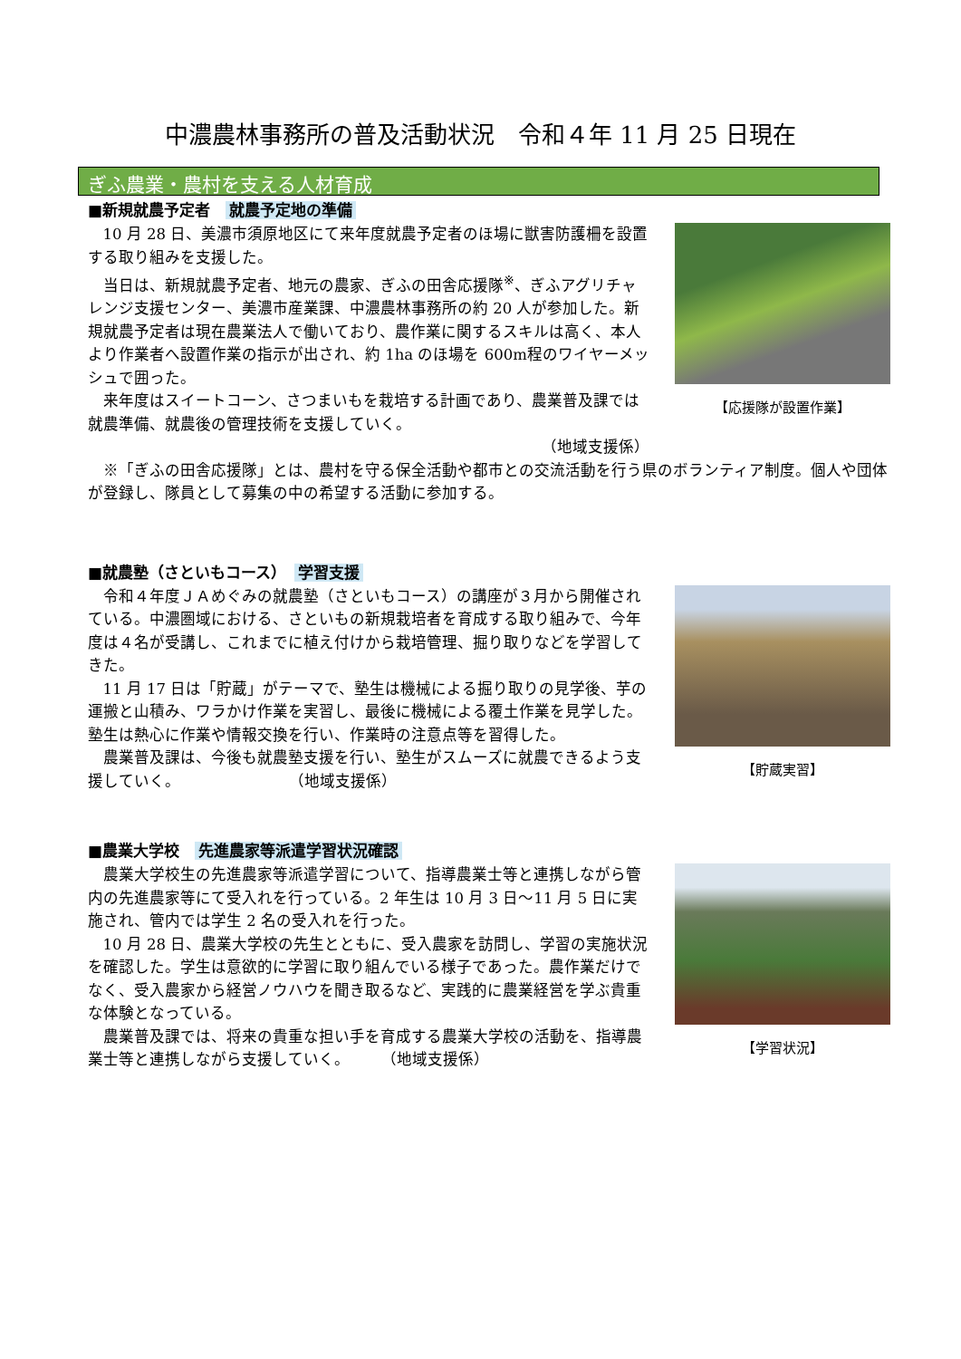中濃農林事務所の普及活動状況　令和４年 11 月 25 日現在
ぎふ農業・農村を支える人材育成
■新規就農予定者　就農予定地の準備
10 月 28 日、美濃市須原地区にて来年度就農予定者のほ場に獣害防護柵を設置する取り組みを支援した。
当日は、新規就農予定者、地元の農家、ぎふの田舎応援隊<sup>※</sup>、ぎふアグリチャレンジ支援センター、美濃市産業課、中濃農林事務所の約 20 人が参加した。新規就農予定者は現在農業法人で働いており、農作業に関するスキルは高く、本人より作業者へ設置作業の指示が出され、約 1ha のほ場を 600m程のワイヤーメッシュで囲った。
来年度はスイートコーン、さつまいもを栽培する計画であり、農業普及課では就農準備、就農後の管理技術を支援していく。
（地域支援係）
【応援隊が設置作業】
※「ぎふの田舎応援隊」とは、農村を守る保全活動や都市との交流活動を行う県のボランティア制度。個人や団体が登録し、隊員として募集の中の希望する活動に参加する。
■就農塾（さといもコース）　学習支援
令和４年度ＪＡめぐみの就農塾（さといもコース）の講座が３月から開催されている。中濃圏域における、さといもの新規栽培者を育成する取り組みで、今年度は４名が受講し、これまでに植え付けから栽培管理、掘り取りなどを学習してきた。
11 月 17 日は「貯蔵」がテーマで、塾生は機械による掘り取りの見学後、芋の運搬と山積み、ワラかけ作業を実習し、最後に機械による覆土作業を見学した。塾生は熱心に作業や情報交換を行い、作業時の注意点等を習得した。
農業普及課は、今後も就農塾支援を行い、塾生がスムーズに就農できるよう支援していく。　　　　　　　　（地域支援係）
【貯蔵実習】
■農業大学校　先進農家等派遣学習状況確認
農業大学校生の先進農家等派遣学習について、指導農業士等と連携しながら管内の先進農家等にて受入れを行っている。2 年生は 10 月 3 日～11 月 5 日に実施され、管内では学生 2 名の受入れを行った。
10 月 28 日、農業大学校の先生とともに、受入農家を訪問し、学習の実施状況を確認した。学生は意欲的に学習に取り組んでいる様子であった。農作業だけでなく、受入農家から経営ノウハウを聞き取るなど、実践的に農業経営を学ぶ貴重な体験となっている。
農業普及課では、将来の貴重な担い手を育成する農業大学校の活動を、指導農業士等と連携しながら支援していく。　　　（地域支援係）
【学習状況】